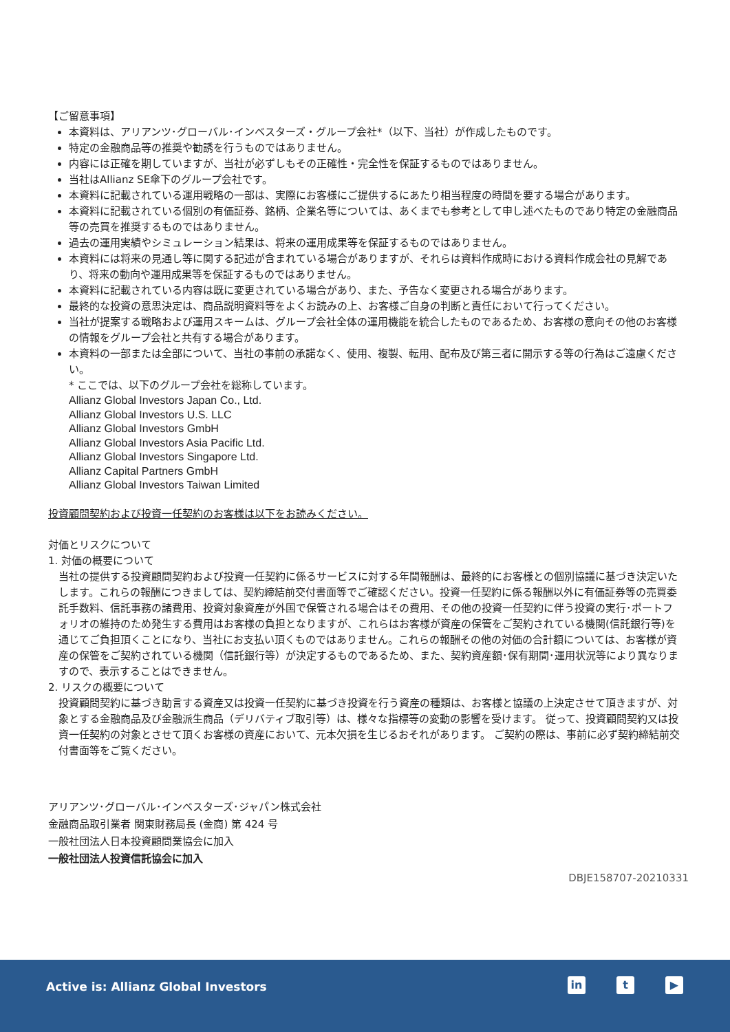【ご留意事項】
本資料は、アリアンツ･グローバル･インベスターズ・グループ会社*（以下、当社）が作成したものです。
特定の金融商品等の推奨や勧誘を行うものではありません。
内容には正確を期していますが、当社が必ずしもその正確性・完全性を保証するものではありません。
当社はAllianz SE傘下のグループ会社です。
本資料に記載されている運用戦略の一部は、実際にお客様にご提供するにあたり相当程度の時間を要する場合があります。
本資料に記載されている個別の有価証券、銘柄、企業名等については、あくまでも参考として申し述べたものであり特定の金融商品等の売買を推奨するものではありません。
過去の運用実績やシミュレーション結果は、将来の運用成果等を保証するものではありません。
本資料には将来の見通し等に関する記述が含まれている場合がありますが、それらは資料作成時における資料作成会社の見解であり、将来の動向や運用成果等を保証するものではありません。
本資料に記載されている内容は既に変更されている場合があり、また、予告なく変更される場合があります。
最終的な投資の意思決定は、商品説明資料等をよくお読みの上、お客様ご自身の判断と責任において行ってください。
当社が提案する戦略および運用スキームは、グループ会社全体の運用機能を統合したものであるため、お客様の意向その他のお客様の情報をグループ会社と共有する場合があります。
本資料の一部または全部について、当社の事前の承諾なく、使用、複製、転用、配布及び第三者に開示する等の行為はご遠慮ください。
* ここでは、以下のグループ会社を総称しています。
Allianz Global Investors Japan Co., Ltd.
Allianz Global Investors U.S. LLC
Allianz Global Investors GmbH
Allianz Global Investors Asia Pacific Ltd.
Allianz Global Investors Singapore Ltd.
Allianz Capital Partners GmbH
Allianz Global Investors Taiwan Limited
投資顧問契約および投資一任契約のお客様は以下をお読みください。
対価とリスクについて
1. 対価の概要について
当社の提供する投資顧問契約および投資一任契約に係るサービスに対する年間報酬は、最終的にお客様との個別協議に基づき決定いたします。これらの報酬につきましては、契約締結前交付書面等でご確認ください。投資一任契約に係る報酬以外に有価証券等の売買委託手数料、信託事務の諸費用、投資対象資産が外国で保管される場合はその費用、その他の投資一任契約に伴う投資の実行･ポートフォリオの維持のため発生する費用はお客様の負担となりますが、これらはお客様が資産の保管をご契約されている機関(信託銀行等)を通じてご負担頂くことになり、当社にお支払い頂くものではありません。これらの報酬その他の対価の合計額については、お客様が資産の保管をご契約されている機関（信託銀行等）が決定するものであるため、また、契約資産額･保有期間･運用状況等により異なりますので、表示することはできません。
2. リスクの概要について
投資顧問契約に基づき助言する資産又は投資一任契約に基づき投資を行う資産の種類は、お客様と協議の上決定させて頂きますが、対象とする金融商品及び金融派生商品（デリバティブ取引等）は、様々な指標等の変動の影響を受けます。 従って、投資顧問契約又は投資一任契約の対象とさせて頂くお客様の資産において、元本欠損を生じるおそれがあります。 ご契約の際は、事前に必ず契約締結前交付書面等をご覧ください。
アリアンツ･グローバル･インベスターズ･ジャパン株式会社
金融商品取引業者 関東財務局長 (金商) 第 424 号
一般社団法人日本投資顧問業協会に加入
一般社団法人投資信託協会に加入
DBJE158707-20210331
Active is: Allianz Global Investors
in t ▶